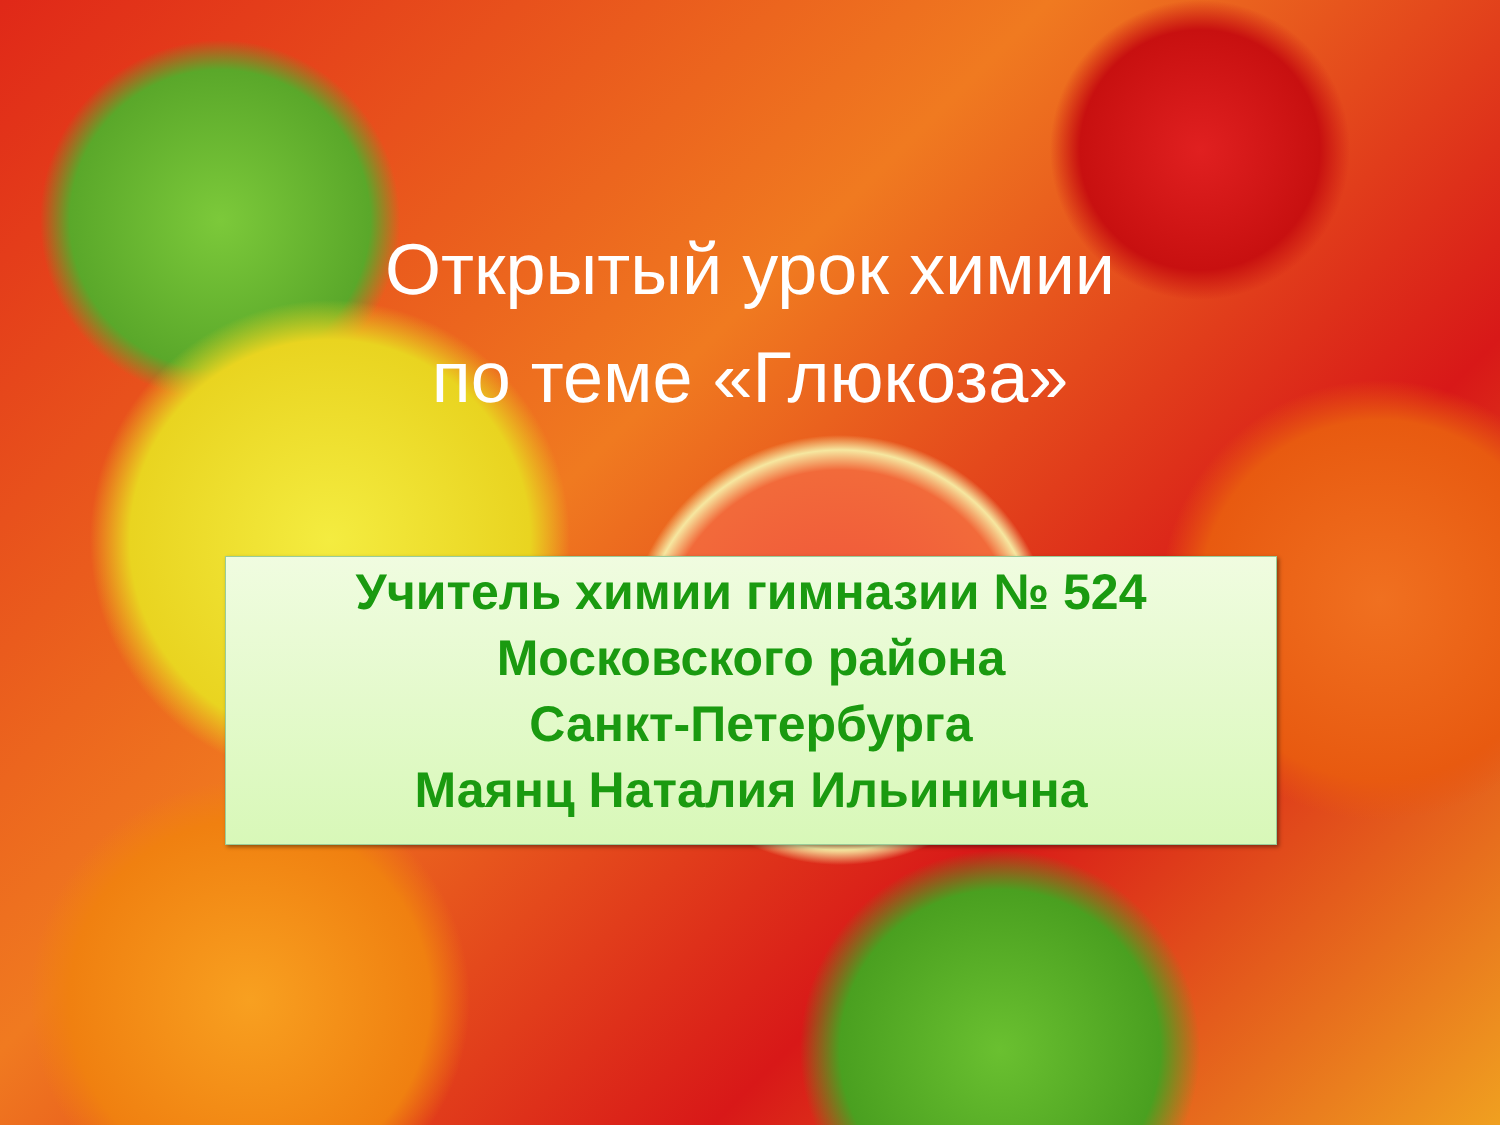Открытый урок химии
по теме «Глюкоза»
Учитель химии гимназии № 524
Московского района
Санкт-Петербурга
Маянц Наталия Ильинична